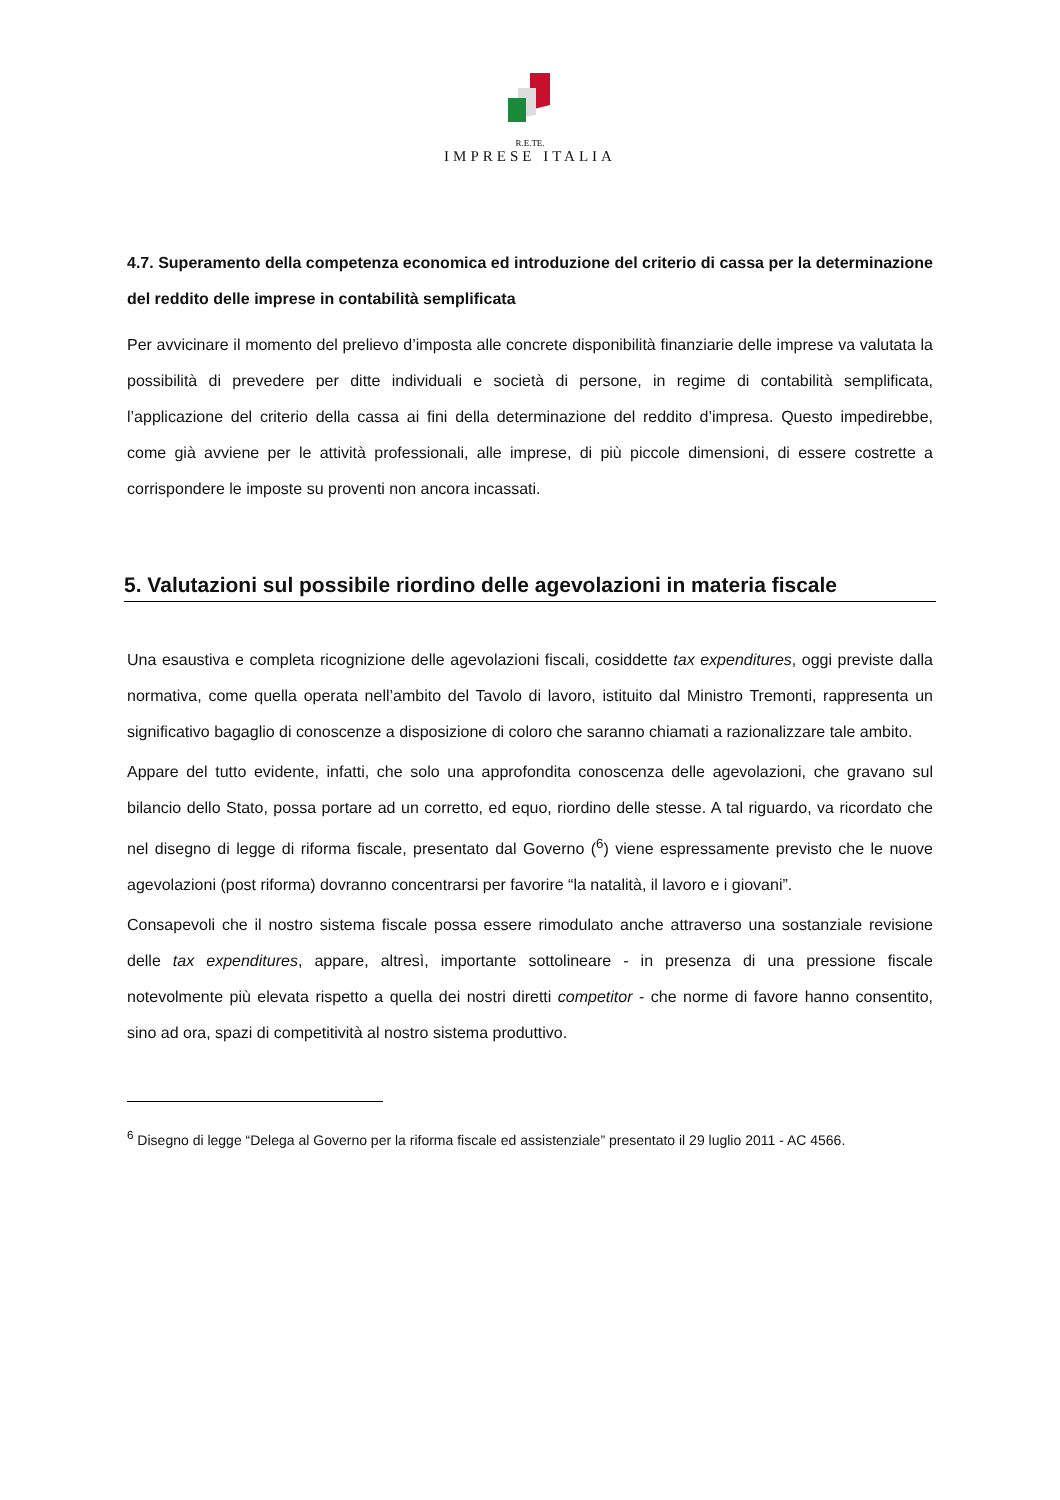R.E.TE.
IMPRESE ITALIA
4.7. Superamento della competenza economica ed introduzione del criterio di cassa per la determinazione del reddito delle imprese in contabilità semplificata
Per avvicinare il momento del prelievo d’imposta alle concrete disponibilità finanziarie delle imprese va valutata la possibilità di prevedere per ditte individuali e società di persone, in regime di contabilità semplificata, l’applicazione del criterio della cassa ai fini della determinazione del reddito d’impresa. Questo impedirebbe, come già avviene per le attività professionali, alle imprese, di più piccole dimensioni, di essere costrette a corrispondere le imposte su proventi non ancora incassati.
5. Valutazioni sul possibile riordino delle agevolazioni in materia fiscale
Una esaustiva e completa ricognizione delle agevolazioni fiscali, cosiddette tax expenditures, oggi previste dalla normativa, come quella operata nell’ambito del Tavolo di lavoro, istituito dal Ministro Tremonti, rappresenta un significativo bagaglio di conoscenze a disposizione di coloro che saranno chiamati a razionalizzare tale ambito.
Appare del tutto evidente, infatti, che solo una approfondita conoscenza delle agevolazioni, che gravano sul bilancio dello Stato, possa portare ad un corretto, ed equo, riordino delle stesse. A tal riguardo, va ricordato che nel disegno di legge di riforma fiscale, presentato dal Governo (<sup>6</sup>) viene espressamente previsto che le nuove agevolazioni (post riforma) dovranno concentrarsi per favorire “la natalità, il lavoro e i giovani”.
Consapevoli che il nostro sistema fiscale possa essere rimodulato anche attraverso una sostanziale revisione delle tax expenditures, appare, altresì, importante sottolineare - in presenza di una pressione fiscale notevolmente più elevata rispetto a quella dei nostri diretti competitor - che norme di favore hanno consentito, sino ad ora, spazi di competitività al nostro sistema produttivo.
<sup>6</sup> Disegno di legge “Delega al Governo per la riforma fiscale ed assistenziale” presentato il 29 luglio 2011 - AC 4566.